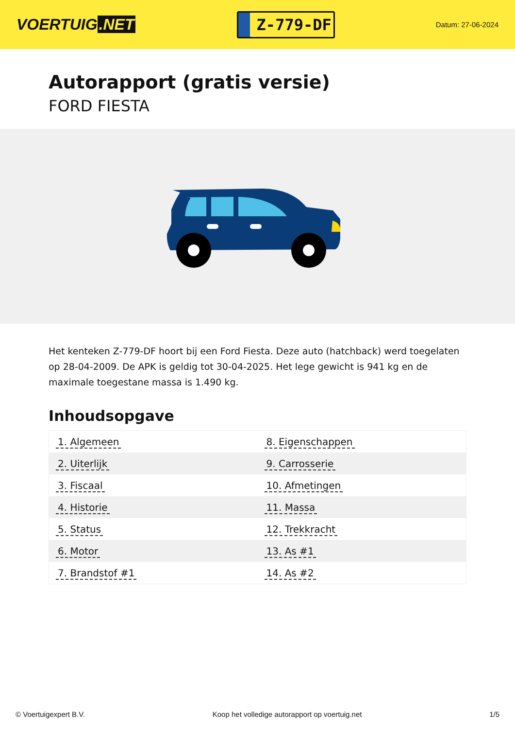VOERTUIG.NET
Z-779-DF
Datum: 27-06-2024
Autorapport (gratis versie)
FORD FIESTA
Het kenteken Z-779-DF hoort bij een Ford Fiesta. Deze auto (hatchback) werd toegelaten op 28-04-2009. De APK is geldig tot 30-04-2025. Het lege gewicht is 941 kg en de maximale toegestane massa is 1.490 kg.
Inhoudsopgave
| 1. Algemeen | 8. Eigenschappen |
| 2. Uiterlijk | 9. Carrosserie |
| 3. Fiscaal | 10. Afmetingen |
| 4. Historie | 11. Massa |
| 5. Status | 12. Trekkracht |
| 6. Motor | 13. As #1 |
| 7. Brandstof #1 | 14. As #2 |
© Voertuigexpert B.V. Koop het volledige autorapport op voertuig.net
1/5